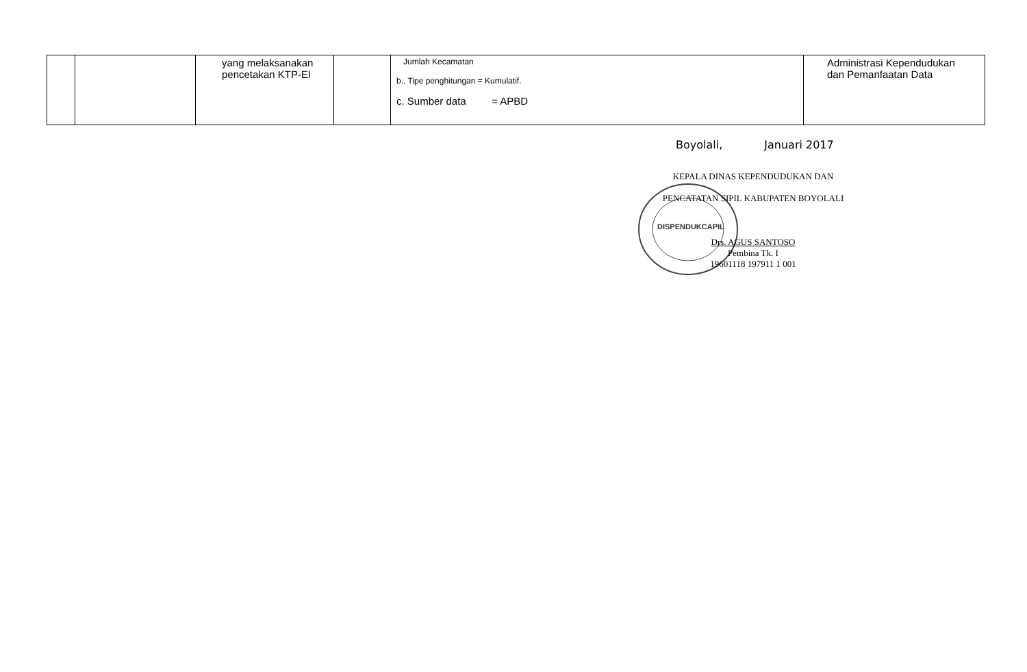| | | yang melaksanakan pencetakan KTP-El | | Jumlah Kecamatan b.. Tipe penghitungan = Kumulatif. c. Sumber data = APBD | Administrasi Kependudukan dan Pemanfaatan Data |
Boyolali, Januari 2017
KEPALA DINAS KEPENDUDUKAN DAN
PENCATATAN SIPIL KABUPATEN BOYOLALI
Drs. AGUS SANTOSO
Pembina Tk. I
19601118 197911 1 001
DISPENDUKCAPIL